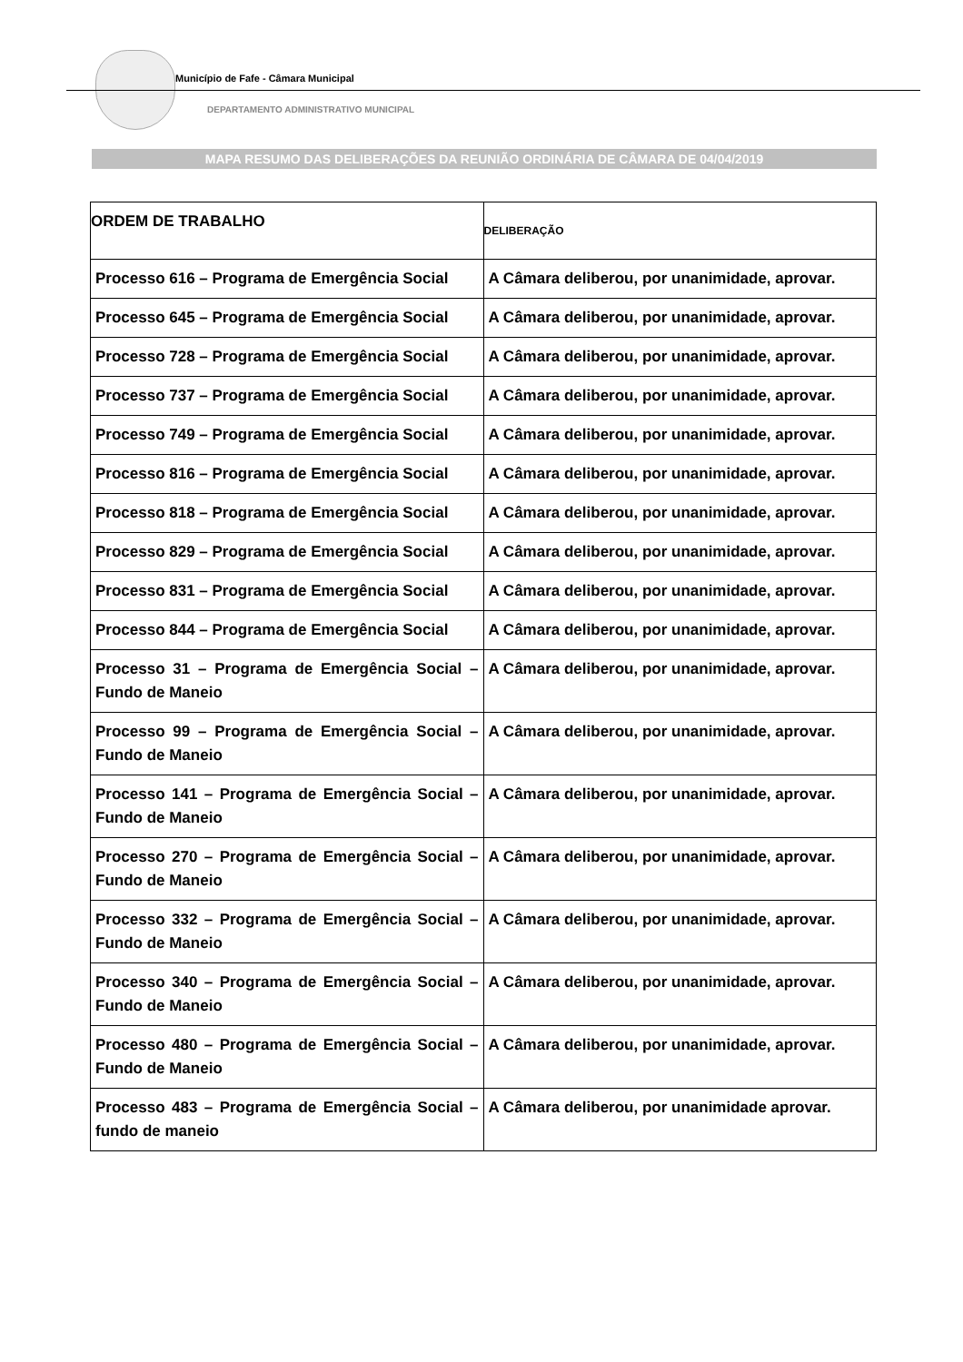Município de Fafe - Câmara Municipal
DEPARTAMENTO ADMINISTRATIVO MUNICIPAL
MAPA RESUMO DAS DELIBERAÇÕES DA REUNIÃO ORDINÁRIA DE CÂMARA DE 04/04/2019
| ORDEM DE TRABALHO | DELIBERAÇÃO |
| --- | --- |
| Processo 616 – Programa de Emergência Social | A Câmara deliberou, por unanimidade, aprovar. |
| Processo 645 – Programa de Emergência Social | A Câmara deliberou, por unanimidade, aprovar. |
| Processo 728 – Programa de Emergência Social | A Câmara deliberou, por unanimidade, aprovar. |
| Processo 737 – Programa de Emergência Social | A Câmara deliberou, por unanimidade, aprovar. |
| Processo 749 – Programa de Emergência Social | A Câmara deliberou, por unanimidade, aprovar. |
| Processo 816 – Programa de Emergência Social | A Câmara deliberou, por unanimidade, aprovar. |
| Processo 818 – Programa de Emergência Social | A Câmara deliberou, por unanimidade, aprovar. |
| Processo 829 – Programa de Emergência Social | A Câmara deliberou, por unanimidade, aprovar. |
| Processo 831 – Programa de Emergência Social | A Câmara deliberou, por unanimidade, aprovar. |
| Processo 844 – Programa de Emergência Social | A Câmara deliberou, por unanimidade, aprovar. |
| Processo 31 – Programa de Emergência Social – Fundo de Maneio | A Câmara deliberou, por unanimidade, aprovar. |
| Processo 99 – Programa de Emergência Social – Fundo de Maneio | A Câmara deliberou, por unanimidade, aprovar. |
| Processo 141 – Programa de Emergência Social – Fundo de Maneio | A Câmara deliberou, por unanimidade, aprovar. |
| Processo 270 – Programa de Emergência Social – Fundo de Maneio | A Câmara deliberou, por unanimidade, aprovar. |
| Processo 332 – Programa de Emergência Social – Fundo de Maneio | A Câmara deliberou, por unanimidade, aprovar. |
| Processo 340 – Programa de Emergência Social – Fundo de Maneio | A Câmara deliberou, por unanimidade, aprovar. |
| Processo 480 – Programa de Emergência Social – Fundo de Maneio | A Câmara deliberou, por unanimidade, aprovar. |
| Processo 483 – Programa de Emergência Social – fundo de maneio | A Câmara deliberou, por unanimidade aprovar. |